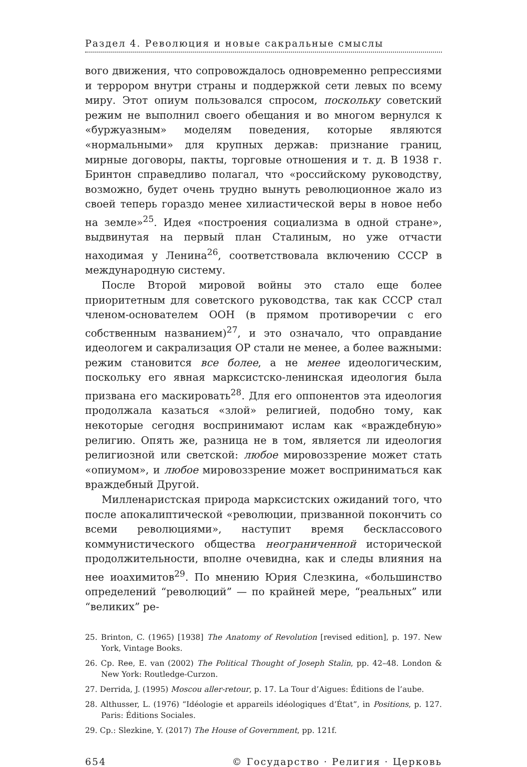Раздел 4. Революция и новые сакральные смыслы
вого движения, что сопровождалось одновременно репрессиями и террором внутри страны и поддержкой сети левых по всему миру. Этот опиум пользовался спросом, поскольку советский режим не выполнил своего обещания и во многом вернулся к «буржуазным» моделям поведения, которые являются «нормальными» для крупных держав: признание границ, мирные договоры, пакты, торговые отношения и т. д. В 1938 г. Бринтон справедливо полагал, что «российскому руководству, возможно, будет очень трудно вынуть революционное жало из своей теперь гораздо менее хилиастической веры в новое небо на земле»<sup>25</sup>. Идея «построения социализма в одной стране», выдвинутая на первый план Сталиным, но уже отчасти находимая у Ленина<sup>26</sup>, соответствовала включению СССР в международную систему.
После Второй мировой войны это стало еще более приоритетным для советского руководства, так как СССР стал членом-основателем ООН (в прямом противоречии с его собственным названием)<sup>27</sup>, и это означало, что оправдание идеологем и сакрализация ОР стали не менее, а более важными: режим становится все более, а не менее идеологическим, поскольку его явная марксистско-ленинская идеология была призвана его маскировать<sup>28</sup>. Для его оппонентов эта идеология продолжала казаться «злой» религией, подобно тому, как некоторые сегодня воспринимают ислам как «враждебную» религию. Опять же, разница не в том, является ли идеология религиозной или светской: любое мировоззрение может стать «опиумом», и любое мировоззрение может восприниматься как враждебный Другой.
Милленаристская природа марксистских ожиданий того, что после апокалиптической «революции, призванной покончить со всеми революциями», наступит время бесклассового коммунистического общества неограниченной исторической продолжительности, вполне очевидна, как и следы влияния на нее иоахимитов<sup>29</sup>. По мнению Юрия Слезкина, «большинство определений “революций” — по крайней мере, “реальных” или “великих” ре-
25. Brinton, C. (1965) [1938] The Anatomy of Revolution [revised edition], p. 197. New York, Vintage Books.
26. Ср. Ree, E. van (2002) The Political Thought of Joseph Stalin, pp. 42–48. London & New York: Routledge-Curzon.
27. Derrida, J. (1995) Moscou aller-retour, p. 17. La Tour d’Aigues: Éditions de l’aube.
28. Althusser, L. (1976) “Idéologie et appareils idéologiques d’État”, in Positions, p. 127. Paris: Éditions Sociales.
29. Ср.: Slezkine, Y. (2017) The House of Government, pp. 121f.
654 © Государство · Религия · Церковь